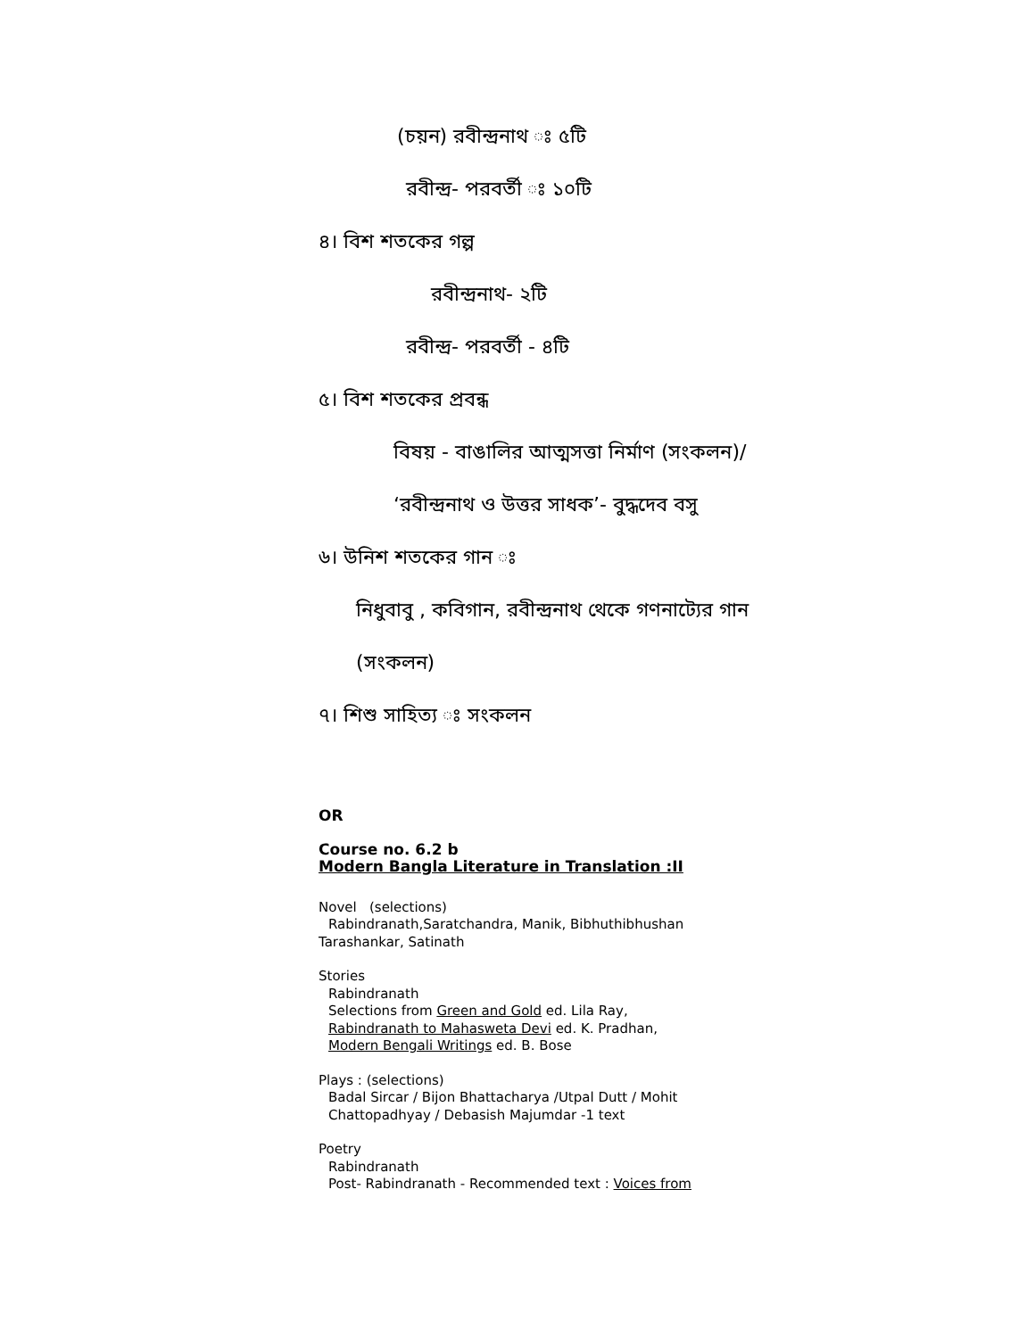(চয়ন) রবীন্দ্রনাথ ঃ ৫টি
রবীন্দ্র- পরবর্তী ঃ ১০টি
৪। বিশ শতকের গল্প
রবীন্দ্রনাথ- ২টি
রবীন্দ্র- পরবর্তী - ৪টি
৫। বিশ শতকের প্রবন্ধ
বিষয় - বাঙালির আত্মসত্তা নির্মাণ (সংকলন)/
‘রবীন্দ্রনাথ ও উত্তর সাধক’- বুদ্ধদেব বসু
৬। উনিশ শতকের গান ঃ
নিধুবাবু , কবিগান, রবীন্দ্রনাথ থেকে গণনাট্যের গান
(সংকলন)
৭। শিশু সাহিত্য ঃ সংকলন
OR
Course no. 6.2 b
Modern Bangla Literature in Translation :II
Novel (selections)
Rabindranath,Saratchandra, Manik, Bibhuthibhushan
Tarashankar, Satinath
Stories
Rabindranath
Selections from Green and Gold ed. Lila Ray,
Rabindranath to Mahasweta Devi ed. K. Pradhan,
Modern Bengali Writings ed. B. Bose
Plays : (selections)
Badal Sircar / Bijon Bhattacharya /Utpal Dutt / Mohit
Chattopadhyay / Debasish Majumdar -1 text
Poetry
Rabindranath
Post- Rabindranath - Recommended text : Voices from